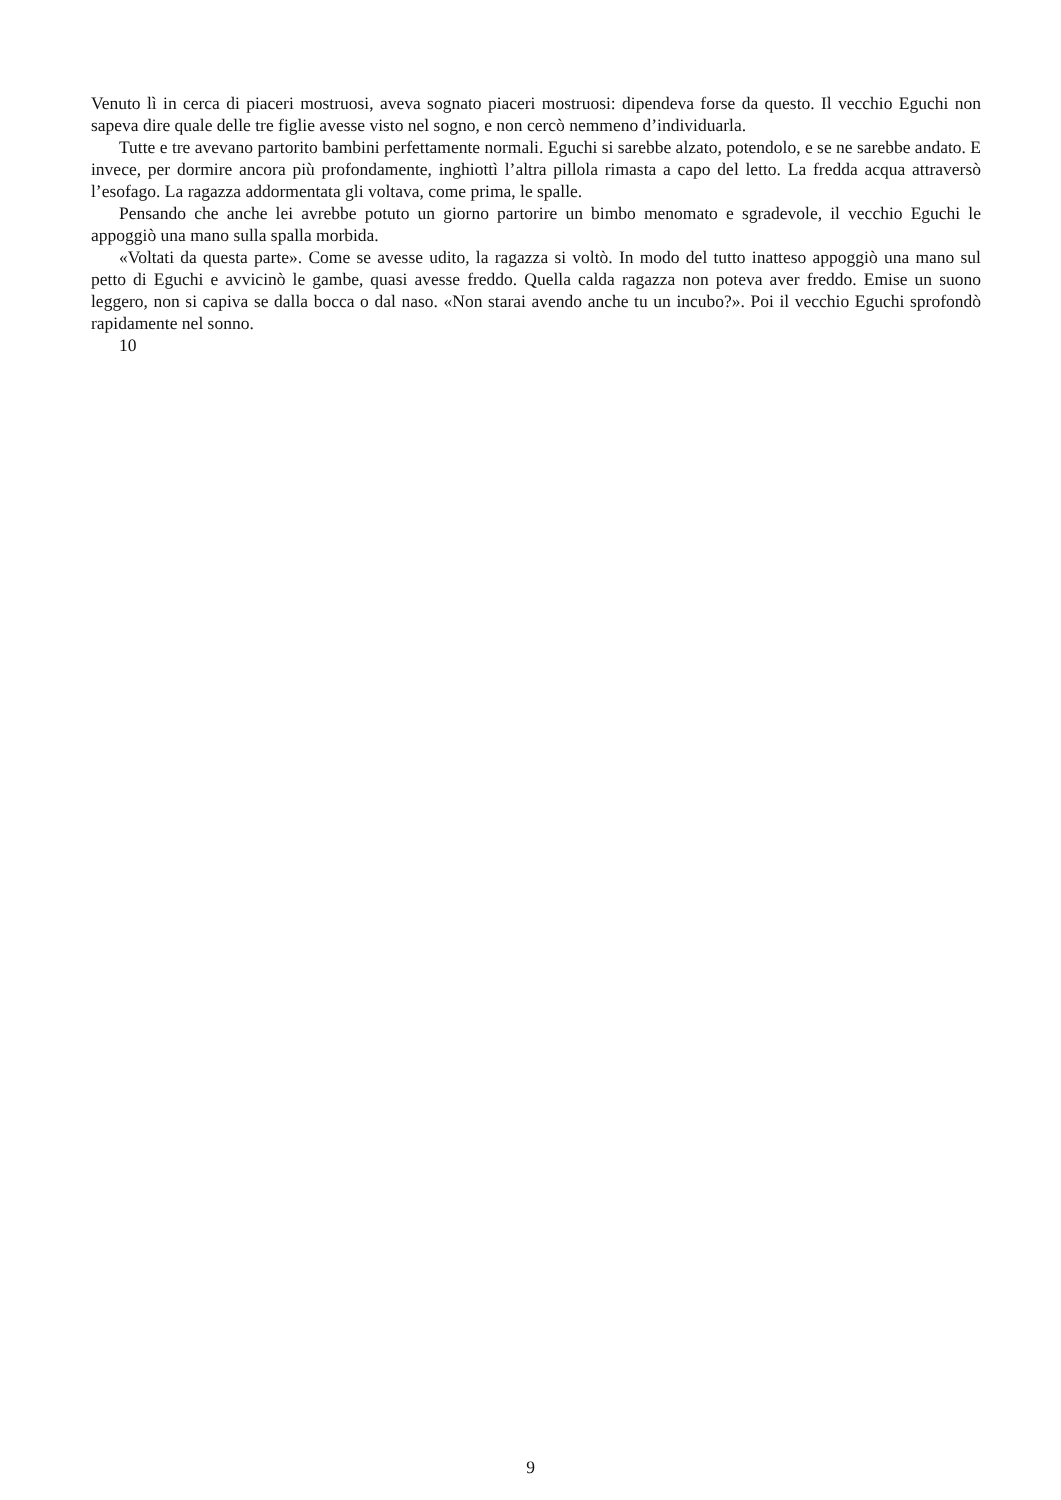Venuto lì in cerca di piaceri mostruosi, aveva sognato piaceri mostruosi: dipendeva forse da questo. Il vecchio Eguchi non sapeva dire quale delle tre figlie avesse visto nel sogno, e non cercò nemmeno d’individuarla.
Tutte e tre avevano partorito bambini perfettamente normali. Eguchi si sarebbe alzato, potendolo, e se ne sarebbe andato. E invece, per dormire ancora più profondamente, inghiottì l’altra pillola rimasta a capo del letto. La fredda acqua attraversò l’esofago. La ragazza addormentata gli voltava, come prima, le spalle.
Pensando che anche lei avrebbe potuto un giorno partorire un bimbo menomato e sgradevole, il vecchio Eguchi le appoggiò una mano sulla spalla morbida.
«Voltati da questa parte». Come se avesse udito, la ragazza si voltò. In modo del tutto inatteso appoggiò una mano sul petto di Eguchi e avvicinò le gambe, quasi avesse freddo. Quella calda ragazza non poteva aver freddo. Emise un suono leggero, non si capiva se dalla bocca o dal naso. «Non starai avendo anche tu un incubo?». Poi il vecchio Eguchi sprofondò rapidamente nel sonno.
10
9